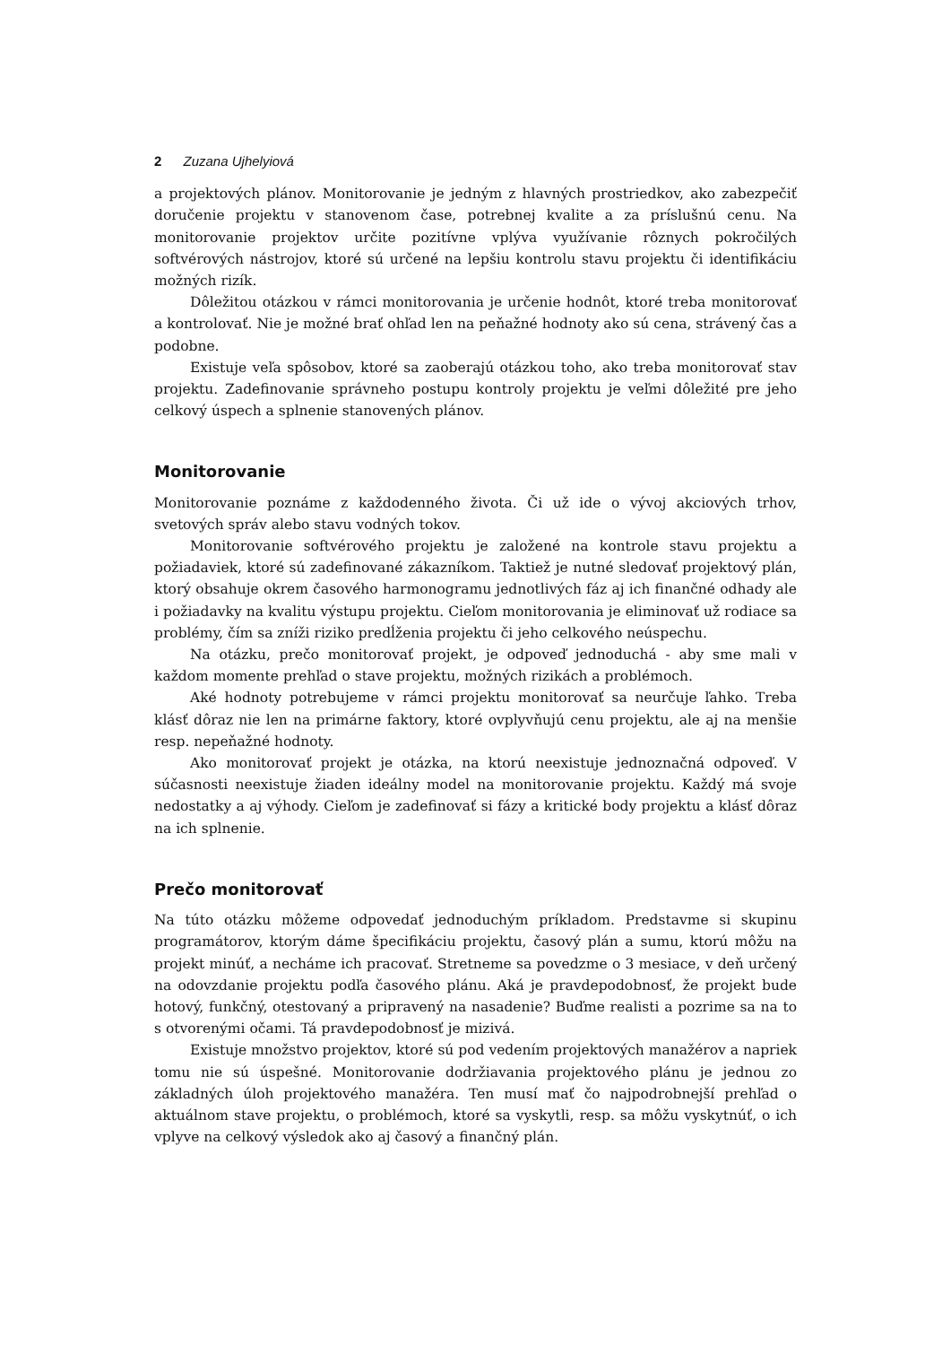2 Zuzana Ujhelyiová
a projektových plánov. Monitorovanie je jedným z hlavných prostriedkov, ako zabezpečiť doručenie projektu v stanovenom čase, potrebnej kvalite a za príslušnú cenu. Na monitorovanie projektov určite pozitívne vplýva využívanie rôznych pokročilých softvérových nástrojov, ktoré sú určené na lepšiu kontrolu stavu projektu či identifikáciu možných rizík.
Dôležitou otázkou v rámci monitorovania je určenie hodnôt, ktoré treba monitorovať a kontrolovať. Nie je možné brať ohľad len na peňažné hodnoty ako sú cena, strávený čas a podobne.
Existuje veľa spôsobov, ktoré sa zaoberajú otázkou toho, ako treba monitorovať stav projektu. Zadefinovanie správneho postupu kontroly projektu je veľmi dôležité pre jeho celkový úspech a splnenie stanovených plánov.
Monitorovanie
Monitorovanie poznáme z každodenného života. Či už ide o vývoj akciových trhov, svetových správ alebo stavu vodných tokov.
Monitorovanie softvérového projektu je založené na kontrole stavu projektu a požiadaviek, ktoré sú zadefinované zákazníkom. Taktiež je nutné sledovať projektový plán, ktorý obsahuje okrem časového harmonogramu jednotlivých fáz aj ich finančné odhady ale i požiadavky na kvalitu výstupu projektu. Cieľom monitorovania je eliminovať už rodiace sa problémy, čím sa zníži riziko predĺženia projektu či jeho celkového neúspechu.
Na otázku, prečo monitorovať projekt, je odpoveď jednoduchá - aby sme mali v každom momente prehľad o stave projektu, možných rizikách a problémoch.
Aké hodnoty potrebujeme v rámci projektu monitorovať sa neurčuje ľahko. Treba klásť dôraz nie len na primárne faktory, ktoré ovplyvňujú cenu projektu, ale aj na menšie resp. nepeňažné hodnoty.
Ako monitorovať projekt je otázka, na ktorú neexistuje jednoznačná odpoveď. V súčasnosti neexistuje žiaden ideálny model na monitorovanie projektu. Každý má svoje nedostatky a aj výhody. Cieľom je zadefinovať si fázy a kritické body projektu a klásť dôraz na ich splnenie.
Prečo monitorovať
Na túto otázku môžeme odpovedať jednoduchým príkladom. Predstavme si skupinu programátorov, ktorým dáme špecifikáciu projektu, časový plán a sumu, ktorú môžu na projekt minúť, a necháme ich pracovať. Stretneme sa povedzme o 3 mesiace, v deň určený na odovzdanie projektu podľa časového plánu. Aká je pravdepodobnosť, že projekt bude hotový, funkčný, otestovaný a pripravený na nasadenie? Buďme realisti a pozrime sa na to s otvorenými očami. Tá pravdepodobnosť je mizivá.
Existuje množstvo projektov, ktoré sú pod vedením projektových manažérov a napriek tomu nie sú úspešné. Monitorovanie dodržiavania projektového plánu je jednou zo základných úloh projektového manažéra. Ten musí mať čo najpodrobnejší prehľad o aktuálnom stave projektu, o problémoch, ktoré sa vyskytli, resp. sa môžu vyskytnúť, o ich vplyve na celkový výsledok ako aj časový a finančný plán.